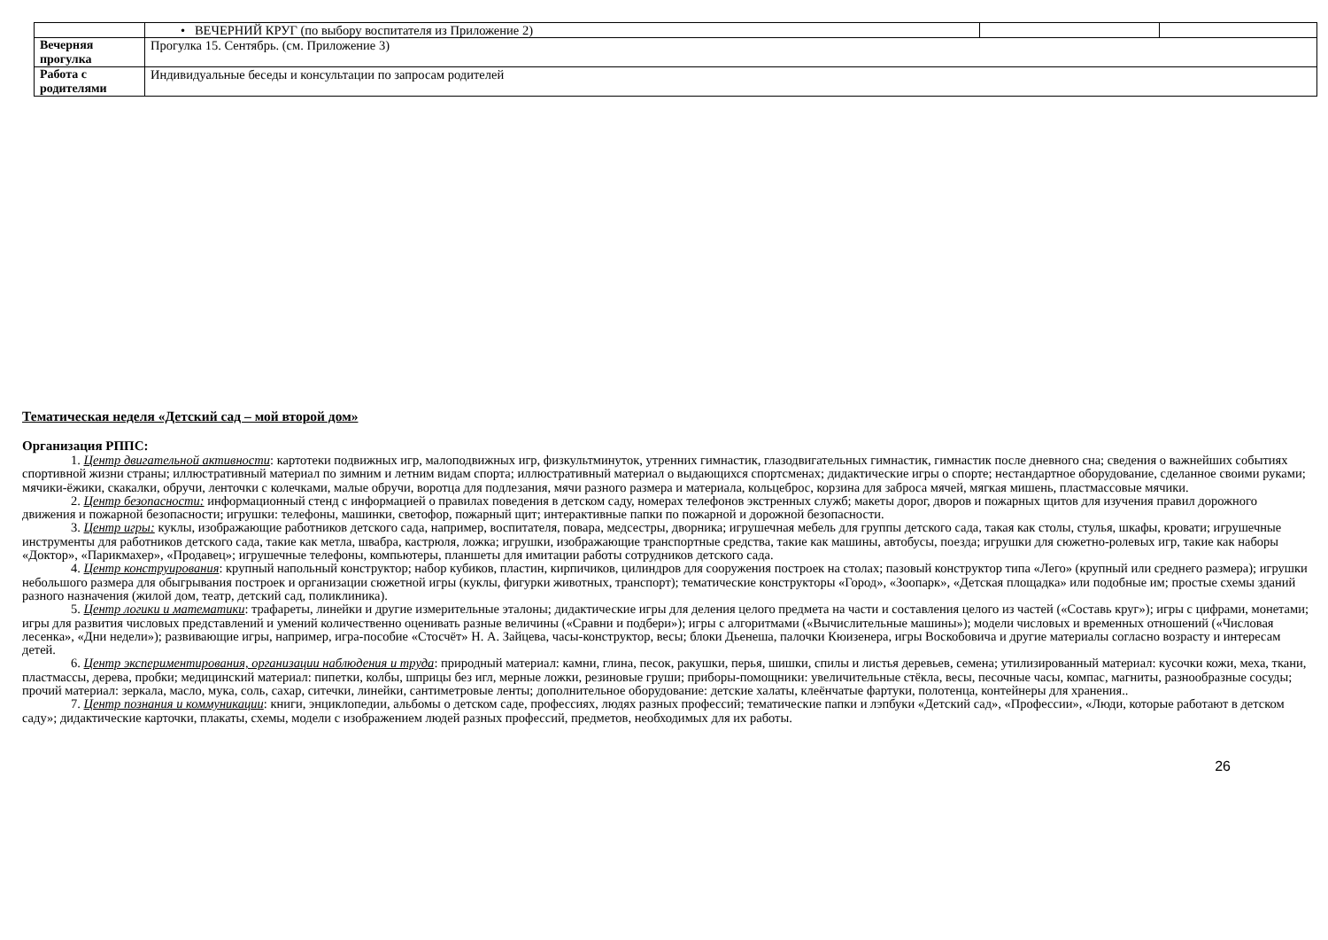| | • ВЕЧЕРНИЙ КРУГ (по выбору воспитателя из Приложение 2) | | |
| Вечерняя прогулка | Прогулка 15. Сентябрь. (см. Приложение 3) | | |
| Работа с родителями | Индивидуальные беседы и консультации по запросам родителей | | |
Тематическая неделя «Детский сад – мой второй дом»
Организация РППС:
1. Центр двигательной активности: картотеки подвижных игр, малоподвижных игр, физкультминуток, утренних гимнастик, глазодвигательных гимнастик, гимнастик после дневного сна; сведения о важнейших событиях спортивной жизни страны; иллюстративный материал по зимним и летним видам спорта; иллюстративный материал о выдающихся спортсменах; дидактические игры о спорте; нестандартное оборудование, сделанное своими руками; мячики-ёжики, скакалки, обручи, ленточки с колечками, малые обручи, воротца для подлезания, мячи разного размера и материала, кольцеброс, корзина для заброса мячей, мягкая мишень, пластмассовые мячики.
2. Центр безопасности: информационный стенд с информацией о правилах поведения в детском саду, номерах телефонов экстренных служб; макеты дорог, дворов и пожарных щитов для изучения правил дорожного движения и пожарной безопасности; игрушки: телефоны, машинки, светофор, пожарный щит; интерактивные папки по пожарной и дорожной безопасности.
3. Центр игры: куклы, изображающие работников детского сада, например, воспитателя, повара, медсестры, дворника; игрушечная мебель для группы детского сада, такая как столы, стулья, шкафы, кровати; игрушечные инструменты для работников детского сада, такие как метла, швабра, кастрюля, ложка; игрушки, изображающие транспортные средства, такие как машины, автобусы, поезда; игрушки для сюжетно-ролевых игр, такие как наборы «Доктор», «Парикмахер», «Продавец»; игрушечные телефоны, компьютеры, планшеты для имитации работы сотрудников детского сада.
4. Центр конструирования: крупный напольный конструктор; набор кубиков, пластин, кирпичиков, цилиндров для сооружения построек на столах; пазовый конструктор типа «Лего» (крупный или среднего размера); игрушки небольшого размера для обыгрывания построек и организации сюжетной игры (куклы, фигурки животных, транспорт); тематические конструкторы «Город», «Зоопарк», «Детская площадка» или подобные им; простые схемы зданий разного назначения (жилой дом, театр, детский сад, поликлиника).
5. Центр логики и математики: трафареты, линейки и другие измерительные эталоны; дидактические игры для деления целого предмета на части и составления целого из частей («Составь круг»); игры с цифрами, монетами; игры для развития числовых представлений и умений количественно оценивать разные величины («Сравни и подбери»); игры с алгоритмами («Вычислительные машины»); модели числовых и временных отношений («Числовая лесенка», «Дни недели»); развивающие игры, например, игра-пособие «Стосчёт» Н. А. Зайцева, часы-конструктор, весы; блоки Дьенеша, палочки Кюизенера, игры Воскобовича и другие материалы согласно возрасту и интересам детей.
6. Центр экспериментирования, организации наблюдения и труда: природный материал: камни, глина, песок, ракушки, перья, шишки, спилы и листья деревьев, семена; утилизированный материал: кусочки кожи, меха, ткани, пластмассы, дерева, пробки; медицинский материал: пипетки, колбы, шприцы без игл, мерные ложки, резиновые груши; приборы-помощники: увеличительные стёкла, весы, песочные часы, компас, магниты, разнообразные сосуды; прочий материал: зеркала, масло, мука, соль, сахар, ситечки, линейки, сантиметровые ленты; дополнительное оборудование: детские халаты, клеёнчатые фартуки, полотенца, контейнеры для хранения..
7. Центр познания и коммуникации: книги, энциклопедии, альбомы о детском саде, профессиях, людях разных профессий; тематические папки и лэпбуки «Детский сад», «Профессии», «Люди, которые работают в детском саду»; дидактические карточки, плакаты, схемы, модели с изображением людей разных профессий, предметов, необходимых для их работы.
26